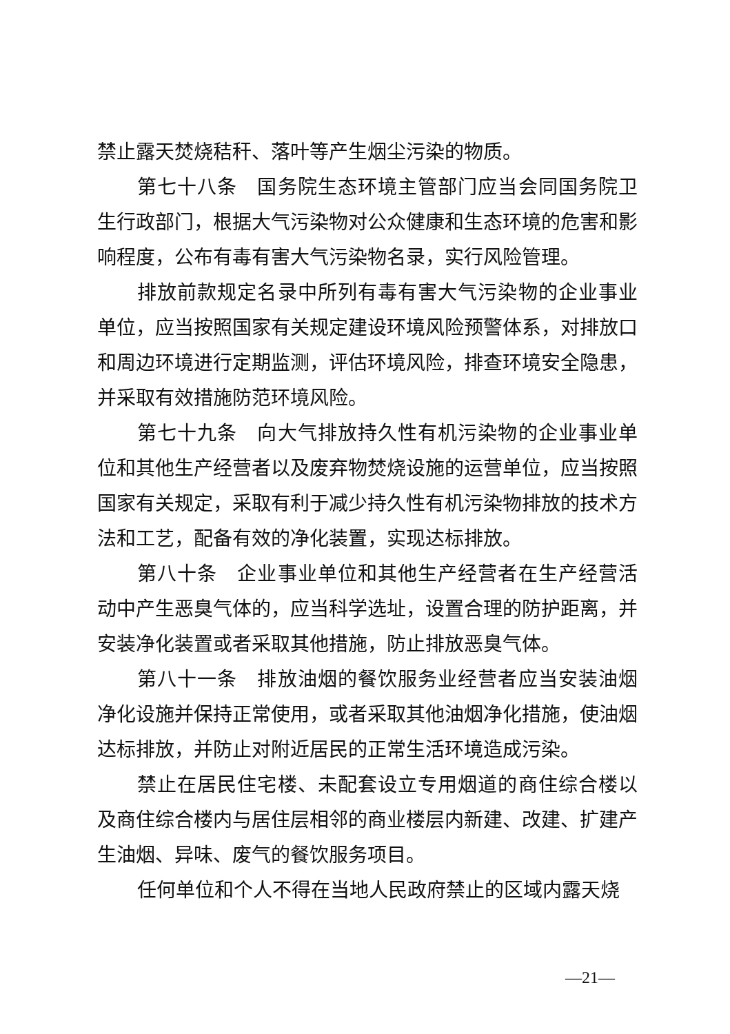禁止露天焚烧秸秆、落叶等产生烟尘污染的物质。
第七十八条　国务院生态环境主管部门应当会同国务院卫生行政部门，根据大气污染物对公众健康和生态环境的危害和影响程度，公布有毒有害大气污染物名录，实行风险管理。
排放前款规定名录中所列有毒有害大气污染物的企业事业单位，应当按照国家有关规定建设环境风险预警体系，对排放口和周边环境进行定期监测，评估环境风险，排查环境安全隐患，并采取有效措施防范环境风险。
第七十九条　向大气排放持久性有机污染物的企业事业单位和其他生产经营者以及废弃物焚烧设施的运营单位，应当按照国家有关规定，采取有利于减少持久性有机污染物排放的技术方法和工艺，配备有效的净化装置，实现达标排放。
第八十条　企业事业单位和其他生产经营者在生产经营活动中产生恶臭气体的，应当科学选址，设置合理的防护距离，并安装净化装置或者采取其他措施，防止排放恶臭气体。
第八十一条　排放油烟的餐饮服务业经营者应当安装油烟净化设施并保持正常使用，或者采取其他油烟净化措施，使油烟达标排放，并防止对附近居民的正常生活环境造成污染。
禁止在居民住宅楼、未配套设立专用烟道的商住综合楼以及商住综合楼内与居住层相邻的商业楼层内新建、改建、扩建产生油烟、异味、废气的餐饮服务项目。
任何单位和个人不得在当地人民政府禁止的区域内露天烧
—21—